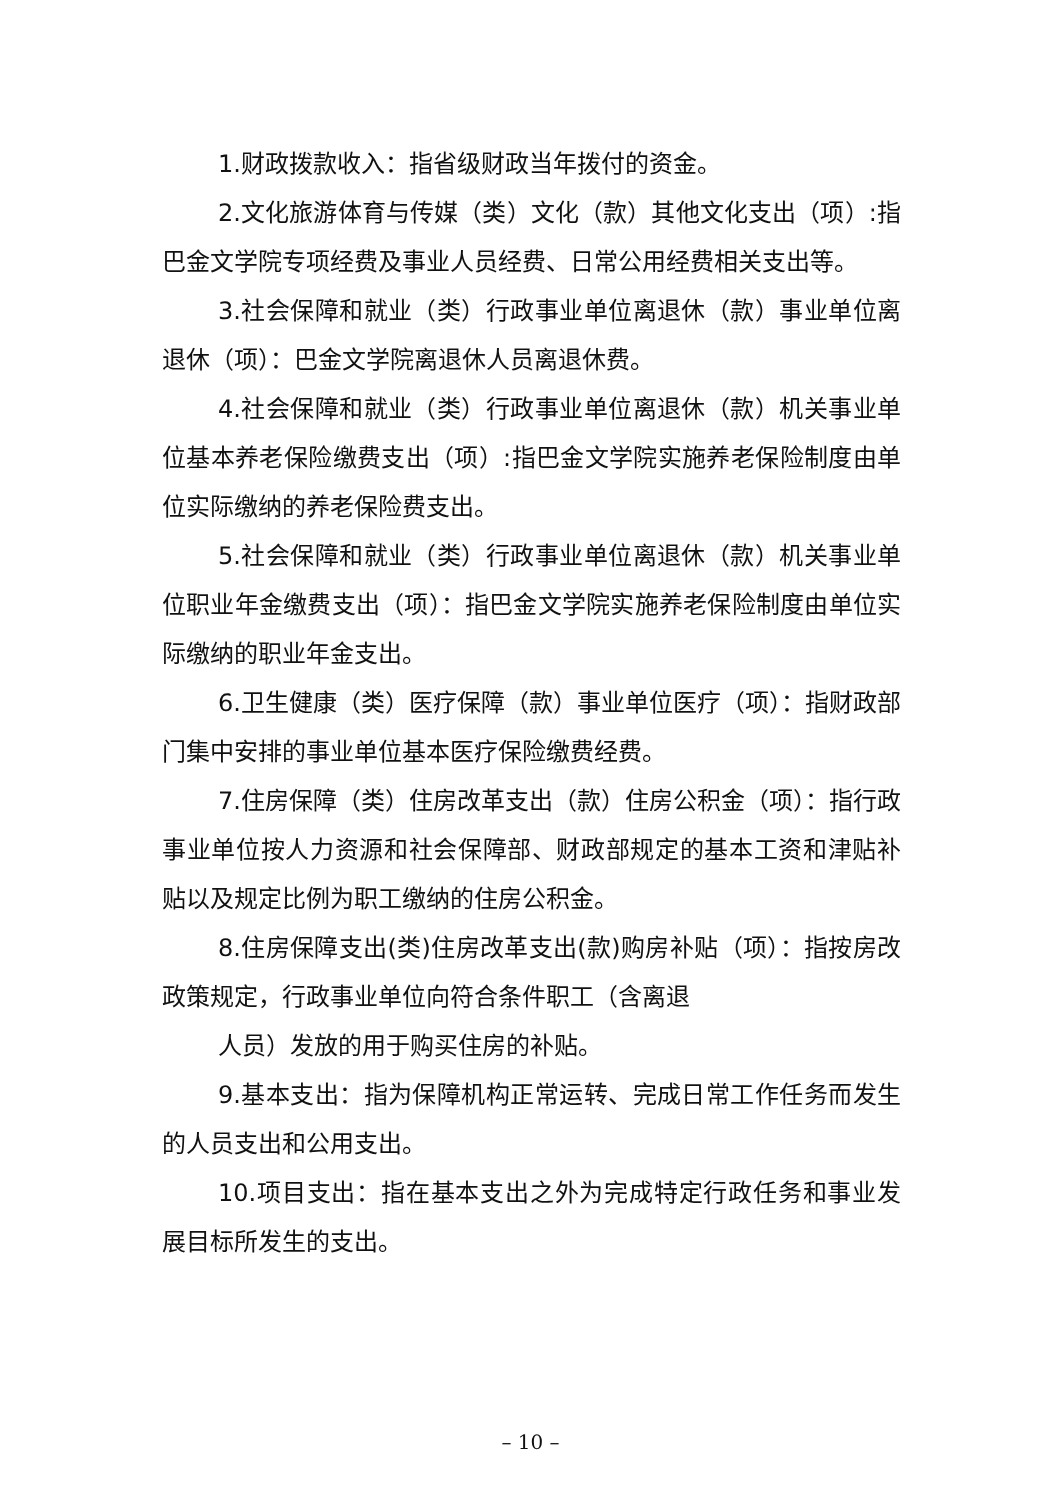1.财政拨款收入：指省级财政当年拨付的资金。
2.文化旅游体育与传媒（类）文化（款）其他文化支出（项）:指巴金文学院专项经费及事业人员经费、日常公用经费相关支出等。
3.社会保障和就业（类）行政事业单位离退休（款）事业单位离退休（项）：巴金文学院离退休人员离退休费。
4.社会保障和就业（类）行政事业单位离退休（款）机关事业单位基本养老保险缴费支出（项）:指巴金文学院实施养老保险制度由单位实际缴纳的养老保险费支出。
5.社会保障和就业（类）行政事业单位离退休（款）机关事业单位职业年金缴费支出（项）：指巴金文学院实施养老保险制度由单位实际缴纳的职业年金支出。
6.卫生健康（类）医疗保障（款）事业单位医疗（项）：指财政部门集中安排的事业单位基本医疗保险缴费经费。
7.住房保障（类）住房改革支出（款）住房公积金（项）：指行政事业单位按人力资源和社会保障部、财政部规定的基本工资和津贴补贴以及规定比例为职工缴纳的住房公积金。
8.住房保障支出(类)住房改革支出(款)购房补贴（项）：指按房改政策规定，行政事业单位向符合条件职工（含离退
人员）发放的用于购买住房的补贴。
9.基本支出：指为保障机构正常运转、完成日常工作任务而发生的人员支出和公用支出。
10.项目支出：指在基本支出之外为完成特定行政任务和事业发展目标所发生的支出。
– 10 –